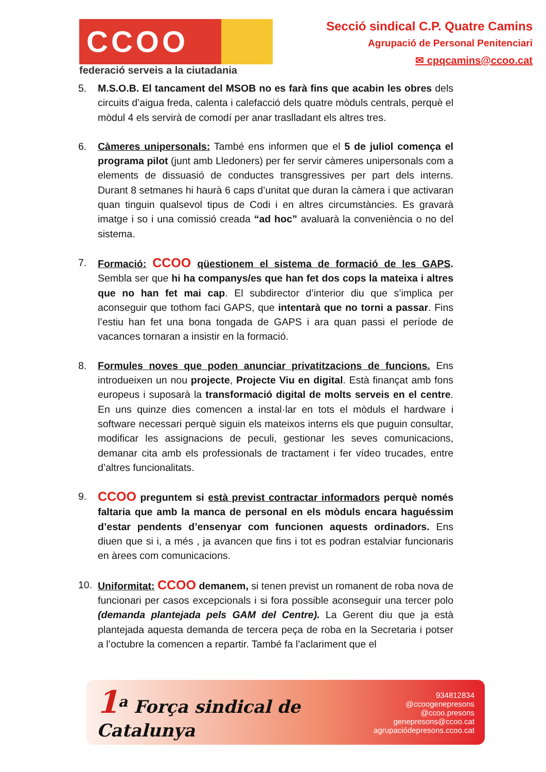CCOO
federació serveis a la ciutadania
Secció sindical C.P. Quatre Camins
Agrupació de Personal Penitenciari
✉ cpqcamins@ccoo.cat
5. M.S.O.B. El tancament del MSOB no es farà fins que acabin les obres dels circuits d’aigua freda, calenta i calefacció dels quatre mòduls centrals, perquè el mòdul 4 els servirà de comodí per anar traslladant els altres tres.
6. Càmeres unipersonals: També ens informen que el 5 de juliol comença el programa pilot (junt amb Lledoners) per fer servir càmeres unipersonals com a elements de dissuasió de conductes transgressives per part dels interns. Durant 8 setmanes hi haurà 6 caps d’unitat que duran la càmera i que activaran quan tinguin qualsevol tipus de Codi i en altres circumstàncies. Es gravarà imatge i so i una comissió creada “ad hoc” avaluarà la conveniència o no del sistema.
7. Formació: CCOO qüestionem el sistema de formació de les GAPS. Sembla ser que hi ha companys/es que han fet dos cops la mateixa i altres que no han fet mai cap. El subdirector d’interior diu que s’implica per aconseguir que tothom faci GAPS, que intentarà que no torni a passar. Fins l’estiu han fet una bona tongada de GAPS i ara quan passi el període de vacances tornaran a insistir en la formació.
8. Formules noves que poden anunciar privatitzacions de funcions. Ens introdueixen un nou projecte, Projecte Viu en digital. Està finançat amb fons europeus i suposarà la transformació digital de molts serveis en el centre. En uns quinze dies comencen a instal·lar en tots el mòduls el hardware i software necessari perquè siguin els mateixos interns els que puguin consultar, modificar les assignacions de peculi, gestionar les seves comunicacions, demanar cita amb els professionals de tractament i fer vídeo trucades, entre d’altres funcionalitats.
9. CCOO preguntem si està previst contractar informadors perquè només faltaria que amb la manca de personal en els mòduls encara haguéssim d’estar pendents d’ensenyar com funcionen aquests ordinadors. Ens diuen que si i, a més , ja avancen que fins i tot es podran estalviar funcionaris en àrees com comunicacions.
10. Uniformitat: CCOO demanem, si tenen previst un romanent de roba nova de funcionari per casos excepcionals i si fora possible aconseguir una tercer polo (demanda plantejada pels GAM del Centre). La Gerent diu que ja està plantejada aquesta demanda de tercera peça de roba en la Secretaria i potser a l’octubre la comencen a repartir. També fa l’aclariment que el
1<sup>a</sup> Força sindical de Catalunya
934812834
@ccoogenepresons
@ccoo.presons
genepresons@ccoo.cat
agrupaciódepresons.ccoo.cat